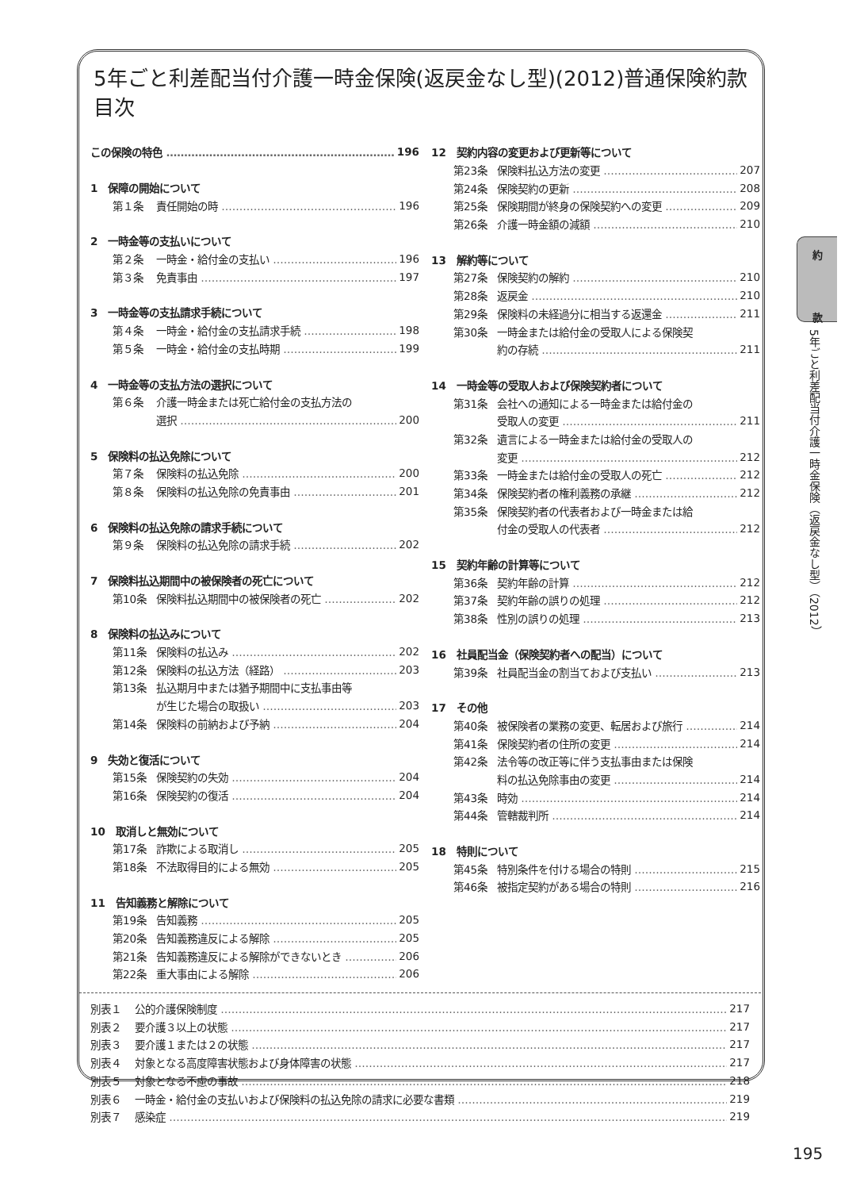5年ごと利差配当付介護一時金保険(返戻金なし型)(2012)普通保険約款目次
この保険の特色 196
1　保障の開始について
第１条 責任開始の時 196
2　一時金等の支払いについて
第２条 一時金・給付金の支払い 196
第３条 免責事由 197
3　一時金等の支払請求手続について
第４条 一時金・給付金の支払請求手続 198
第５条 一時金・給付金の支払時期 199
4　一時金等の支払方法の選択について
第６条 介護一時金または死亡給付金の支払方法の
選択 200
5　保険料の払込免除について
第７条 保険料の払込免除 200
第８条 保険料の払込免除の免責事由 201
6　保険料の払込免除の請求手続について
第９条 保険料の払込免除の請求手続 202
7　保険料払込期間中の被保険者の死亡について
第10条 保険料払込期間中の被保険者の死亡 202
8　保険料の払込みについて
第11条 保険料の払込み 202
第12条 保険料の払込方法（経路） 203
第13条 払込期月中または猶予期間中に支払事由等
が生じた場合の取扱い 203
第14条 保険料の前納および予納 204
9　失効と復活について
第15条 保険契約の失効 204
第16条 保険契約の復活 204
10　取消しと無効について
第17条 詐欺による取消し 205
第18条 不法取得目的による無効 205
11　告知義務と解除について
第19条 告知義務 205
第20条 告知義務違反による解除 205
第21条 告知義務違反による解除ができないとき 206
第22条 重大事由による解除 206
12　契約内容の変更および更新等について
第23条 保険料払込方法の変更 207
第24条 保険契約の更新 208
第25条 保険期間が終身の保険契約への変更 209
第26条 介護一時金額の減額 210
13　解約等について
第27条 保険契約の解約 210
第28条 返戻金 210
第29条 保険料の未経過分に相当する返還金 211
第30条 一時金または給付金の受取人による保険契
約の存続 211
14　一時金等の受取人および保険契約者について
第31条 会社への通知による一時金または給付金の
受取人の変更 211
第32条 遺言による一時金または給付金の受取人の
変更 212
第33条 一時金または給付金の受取人の死亡 212
第34条 保険契約者の権利義務の承継 212
第35条 保険契約者の代表者および一時金または給
付金の受取人の代表者 212
15　契約年齢の計算等について
第36条 契約年齢の計算 212
第37条 契約年齢の誤りの処理 212
第38条 性別の誤りの処理 213
16　社員配当金（保険契約者への配当）について
第39条 社員配当金の割当ておよび支払い 213
17　その他
第40条 被保険者の業務の変更、転居および旅行 214
第41条 保険契約者の住所の変更 214
第42条 法令等の改正等に伴う支払事由または保険
料の払込免除事由の変更 214
第43条 時効 214
第44条 管轄裁判所 214
18　特則について
第45条 特別条件を付ける場合の特則 215
第46条 被指定契約がある場合の特則 216
別表１ 公的介護保険制度 217
別表２ 要介護３以上の状態 217
別表３ 要介護１または２の状態 217
別表４ 対象となる高度障害状態および身体障害の状態 217
別表５ 対象となる不慮の事故 218
別表６ 一時金・給付金の支払いおよび保険料の払込免除の請求に必要な書類 219
別表７ 感染症 219
約
款
5年ごと利差配当付介護一時金保険（返戻金なし型）（2012）
195